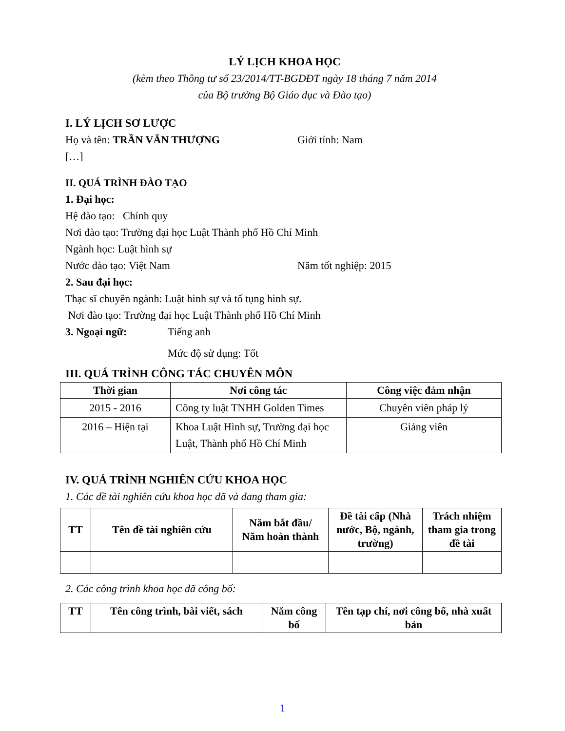LÝ LỊCH KHOA HỌC
(kèm theo Thông tư số 23/2014/TT-BGDĐT ngày 18 tháng 7 năm 2014
của Bộ trưởng Bộ Giáo dục và Đào tạo)
I. LÝ LỊCH SƠ LƯỢC
Họ và tên: TRẦN VĂN THƯỢNG Giới tính: Nam
[…]
II. QUÁ TRÌNH ĐÀO TẠO
1. Đại học:
Hệ đào tạo: Chính quy
Nơi đào tạo: Trường đại học Luật Thành phố Hồ Chí Minh
Ngành học: Luật hình sự
Nước đào tạo: Việt Nam Năm tốt nghiệp: 2015
2. Sau đại học:
Thạc sĩ chuyên ngành: Luật hình sự và tố tụng hình sự.
Nơi đào tạo: Trường đại học Luật Thành phố Hồ Chí Minh
3. Ngoại ngữ: Tiếng anh
Mức độ sử dụng: Tốt
III. QUÁ TRÌNH CÔNG TÁC CHUYÊN MÔN
| Thời gian | Nơi công tác | Công việc đảm nhận |
| --- | --- | --- |
| 2015 - 2016 | Công ty luật TNHH Golden Times | Chuyên viên pháp lý |
| 2016 – Hiện tại | Khoa Luật Hình sự, Trường đại học Luật, Thành phố Hồ Chí Minh | Giảng viên |
IV. QUÁ TRÌNH NGHIÊN CỨU KHOA HỌC
1. Các đề tài nghiên cứu khoa học đã và đang tham gia:
| TT | Tên đề tài nghiên cứu | Năm bắt đầu/ Năm hoàn thành | Đề tài cấp (Nhà nước, Bộ, ngành, trường) | Trách nhiệm tham gia trong đề tài |
| --- | --- | --- | --- | --- |
2. Các công trình khoa học đã công bố:
| TT | Tên công trình, bài viết, sách | Năm công bố | Tên tạp chí, nơi công bố, nhà xuất bản |
| --- | --- | --- | --- |
1